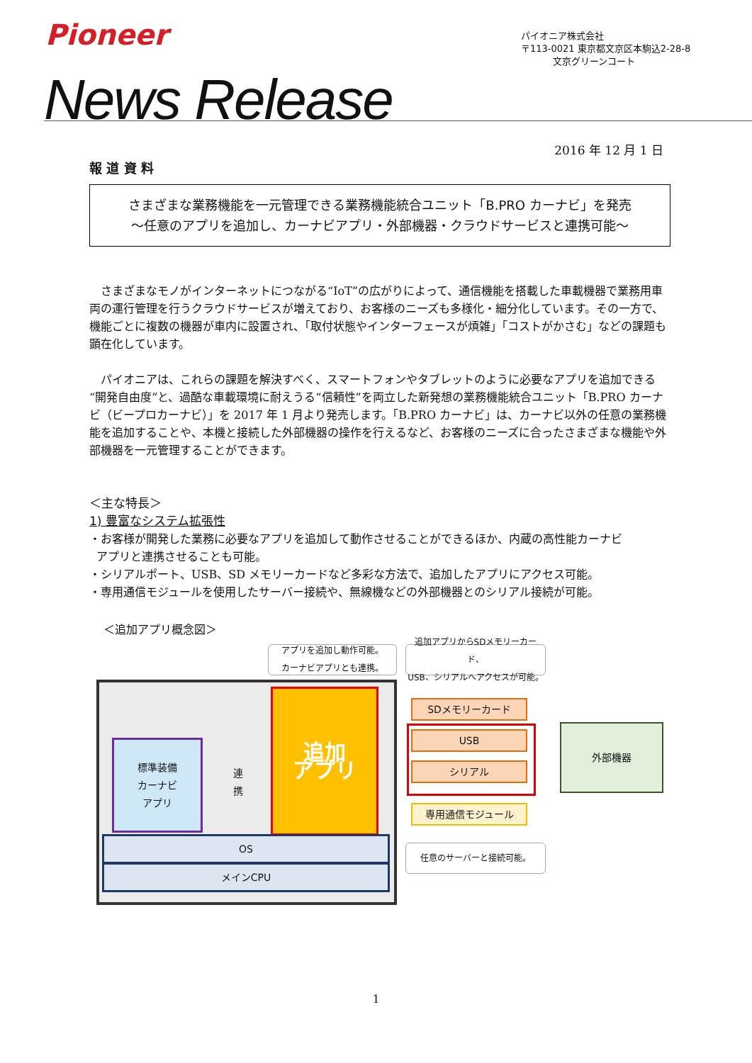Pioneer
パイオニア株式会社
〒113-0021 東京都文京区本駒込2-28-8
文京グリーンコート
News Release
2016 年 12 月 1 日
報 道 資 料
さまざまな業務機能を一元管理できる業務機能統合ユニット「B.PRO カーナビ」を発売
～任意のアプリを追加し、カーナビアプリ・外部機器・クラウドサービスと連携可能～
　さまざまなモノがインターネットにつながる“IoT”の広がりによって、通信機能を搭載した車載機器で業務用車両の運行管理を行うクラウドサービスが増えており、お客様のニーズも多様化・細分化しています。その一方で、機能ごとに複数の機器が車内に設置され、「取付状態やインターフェースが煩雑」「コストがかさむ」などの課題も顕在化しています。
　パイオニアは、これらの課題を解決すべく、スマートフォンやタブレットのように必要なアプリを追加できる“開発自由度”と、過酷な車載環境に耐えうる“信頼性”を両立した新発想の業務機能統合ユニット「B.PRO カーナビ（ビープロカーナビ）」を 2017 年 1 月より発売します。「B.PRO カーナビ」は、カーナビ以外の任意の業務機能を追加することや、本機と接続した外部機器の操作を行えるなど、お客様のニーズに合ったさまざまな機能や外部機器を一元管理することができます。
＜主な特長＞
1) 豊富なシステム拡張性
・お客様が開発した業務に必要なアプリを追加して動作させることができるほか、内蔵の高性能カーナビ
アプリと連携させることも可能。
・シリアルポート、USB、SD メモリーカードなど多彩な方法で、追加したアプリにアクセス可能。
・専用通信モジュールを使用したサーバー接続や、無線機などの外部機器とのシリアル接続が可能。
＜追加アプリ概念図＞
アプリを追加し動作可能。
カーナビアプリとも連携。
追加アプリからSDメモリーカード、
USB、シリアルへアクセスが可能。
標準装備
カーナビ
アプリ
連
携
追加
アプリ
OS
メインCPU
SDメモリーカード
USB
シリアル
専用通信モジュール
外部機器
任意のサーバーと接続可能。
1